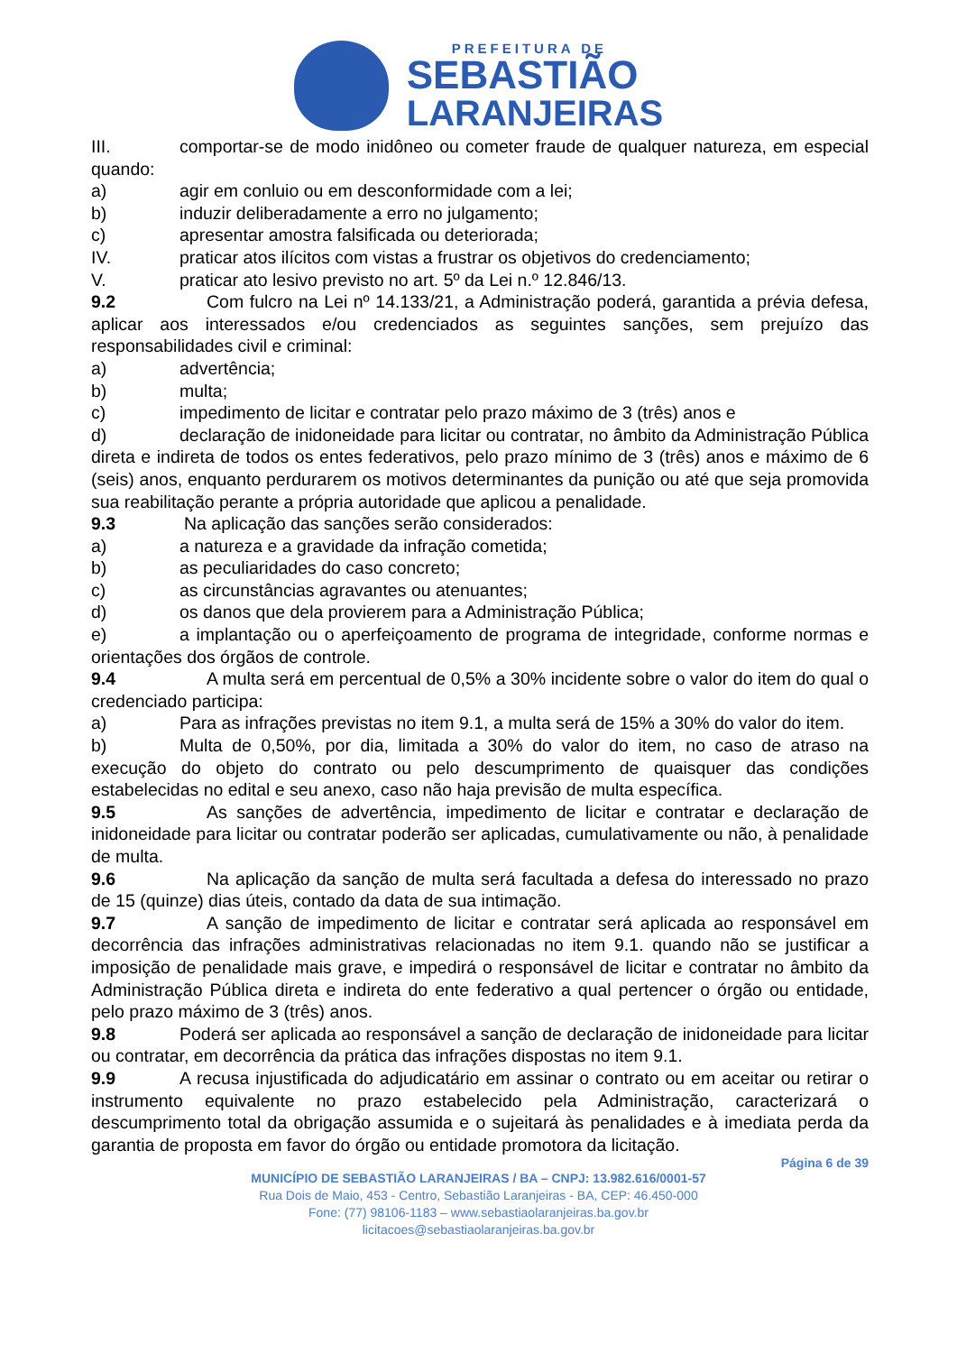PREFEITURA DE
SEBASTIÃO
LARANJEIRAS
III. comportar-se de modo inidôneo ou cometer fraude de qualquer natureza, em especial quando:
a) agir em conluio ou em desconformidade com a lei;
b) induzir deliberadamente a erro no julgamento;
c) apresentar amostra falsificada ou deteriorada;
IV. praticar atos ilícitos com vistas a frustrar os objetivos do credenciamento;
V. praticar ato lesivo previsto no art. 5º da Lei n.º 12.846/13.
9.2 Com fulcro na Lei nº 14.133/21, a Administração poderá, garantida a prévia defesa, aplicar aos interessados e/ou credenciados as seguintes sanções, sem prejuízo das responsabilidades civil e criminal:
a) advertência;
b) multa;
c) impedimento de licitar e contratar pelo prazo máximo de 3 (três) anos e
d) declaração de inidoneidade para licitar ou contratar, no âmbito da Administração Pública direta e indireta de todos os entes federativos, pelo prazo mínimo de 3 (três) anos e máximo de 6 (seis) anos, enquanto perdurarem os motivos determinantes da punição ou até que seja promovida sua reabilitação perante a própria autoridade que aplicou a penalidade.
9.3 Na aplicação das sanções serão considerados:
a) a natureza e a gravidade da infração cometida;
b) as peculiaridades do caso concreto;
c) as circunstâncias agravantes ou atenuantes;
d) os danos que dela provierem para a Administração Pública;
e) a implantação ou o aperfeiçoamento de programa de integridade, conforme normas e orientações dos órgãos de controle.
9.4 A multa será em percentual de 0,5% a 30% incidente sobre o valor do item do qual o credenciado participa:
a) Para as infrações previstas no item 9.1, a multa será de 15% a 30% do valor do item.
b) Multa de 0,50%, por dia, limitada a 30% do valor do item, no caso de atraso na execução do objeto do contrato ou pelo descumprimento de quaisquer das condições estabelecidas no edital e seu anexo, caso não haja previsão de multa específica.
9.5 As sanções de advertência, impedimento de licitar e contratar e declaração de inidoneidade para licitar ou contratar poderão ser aplicadas, cumulativamente ou não, à penalidade de multa.
9.6 Na aplicação da sanção de multa será facultada a defesa do interessado no prazo de 15 (quinze) dias úteis, contado da data de sua intimação.
9.7 A sanção de impedimento de licitar e contratar será aplicada ao responsável em decorrência das infrações administrativas relacionadas no item 9.1. quando não se justificar a imposição de penalidade mais grave, e impedirá o responsável de licitar e contratar no âmbito da Administração Pública direta e indireta do ente federativo a qual pertencer o órgão ou entidade, pelo prazo máximo de 3 (três) anos.
9.8 Poderá ser aplicada ao responsável a sanção de declaração de inidoneidade para licitar ou contratar, em decorrência da prática das infrações dispostas no item 9.1.
9.9 A recusa injustificada do adjudicatário em assinar o contrato ou em aceitar ou retirar o instrumento equivalente no prazo estabelecido pela Administração, caracterizará o descumprimento total da obrigação assumida e o sujeitará às penalidades e à imediata perda da garantia de proposta em favor do órgão ou entidade promotora da licitação.
Página 6 de 39
MUNICÍPIO DE SEBASTIÃO LARANJEIRAS / BA – CNPJ: 13.982.616/0001-57
Rua Dois de Maio, 453 - Centro, Sebastião Laranjeiras - BA, CEP: 46.450-000
Fone: (77) 98106-1183 – www.sebastiaolaranjeiras.ba.gov.br
licitacoes@sebastiaolaranjeiras.ba.gov.br